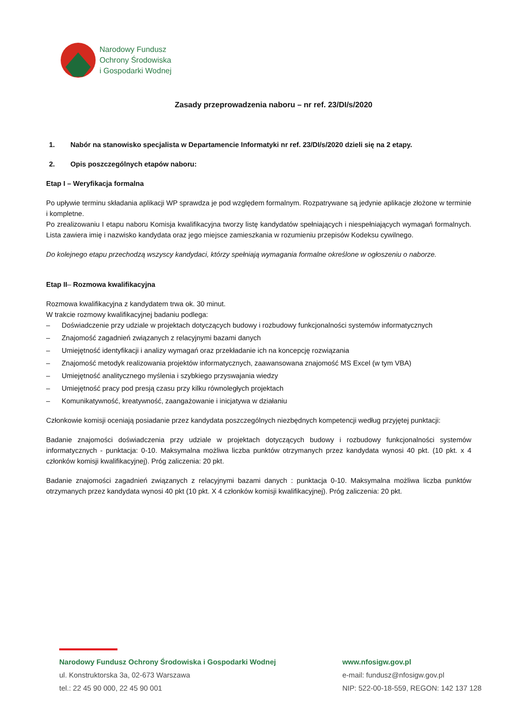Narodowy Fundusz
Ochrony Środowiska
i Gospodarki Wodnej
Zasady przeprowadzenia naboru – nr ref. 23/DI/s/2020
1. Nabór na stanowisko specjalista w Departamencie Informatyki nr ref. 23/DI/s/2020 dzieli się na 2 etapy.
2. Opis poszczególnych etapów naboru:
Etap I – Weryfikacja formalna
Po upływie terminu składania aplikacji WP sprawdza je pod względem formalnym. Rozpatrywane są jedynie aplikacje złożone w terminie i kompletne.
Po zrealizowaniu I etapu naboru Komisja kwalifikacyjna tworzy listę kandydatów spełniających i niespełniających wymagań formalnych. Lista zawiera imię i nazwisko kandydata oraz jego miejsce zamieszkania w rozumieniu przepisów Kodeksu cywilnego.
Do kolejnego etapu przechodzą wszyscy kandydaci, którzy spełniają wymagania formalne określone w ogłoszeniu o naborze.
Etap II– Rozmowa kwalifikacyjna
Rozmowa kwalifikacyjna z kandydatem trwa ok. 30 minut.
W trakcie rozmowy kwalifikacyjnej badaniu podlega:
– Doświadczenie przy udziale w projektach dotyczących budowy i rozbudowy funkcjonalności systemów informatycznych
– Znajomość zagadnień związanych z relacyjnymi bazami danych
– Umiejętność identyfikacji i analizy wymagań oraz przekładanie ich na koncepcję rozwiązania
– Znajomość metodyk realizowania projektów informatycznych, zaawansowana znajomość MS Excel (w tym VBA)
– Umiejętność analitycznego myślenia i szybkiego przyswajania wiedzy
– Umiejętność pracy pod presją czasu przy kilku równoległych projektach
– Komunikatywność, kreatywność, zaangażowanie i inicjatywa w działaniu
Członkowie komisji oceniają posiadanie przez kandydata poszczególnych niezbędnych kompetencji według przyjętej punktacji:
Badanie znajomości doświadczenia przy udziale w projektach dotyczących budowy i rozbudowy funkcjonalności systemów informatycznych - punktacja: 0-10. Maksymalna możliwa liczba punktów otrzymanych przez kandydata wynosi 40 pkt. (10 pkt. x 4 członków komisji kwalifikacyjnej). Próg zaliczenia: 20 pkt.
Badanie znajomości zagadnień związanych z relacyjnymi bazami danych : punktacja 0-10. Maksymalna możliwa liczba punktów otrzymanych przez kandydata wynosi 40 pkt (10 pkt. X 4 członków komisji kwalifikacyjnej). Próg zaliczenia: 20 pkt.
Narodowy Fundusz Ochrony Środowiska i Gospodarki Wodnej
ul. Konstruktorska 3a, 02-673 Warszawa
tel.: 22 45 90 000, 22 45 90 001
www.nfosigw.gov.pl
e-mail: fundusz@nfosigw.gov.pl
NIP: 522-00-18-559, REGON: 142 137 128